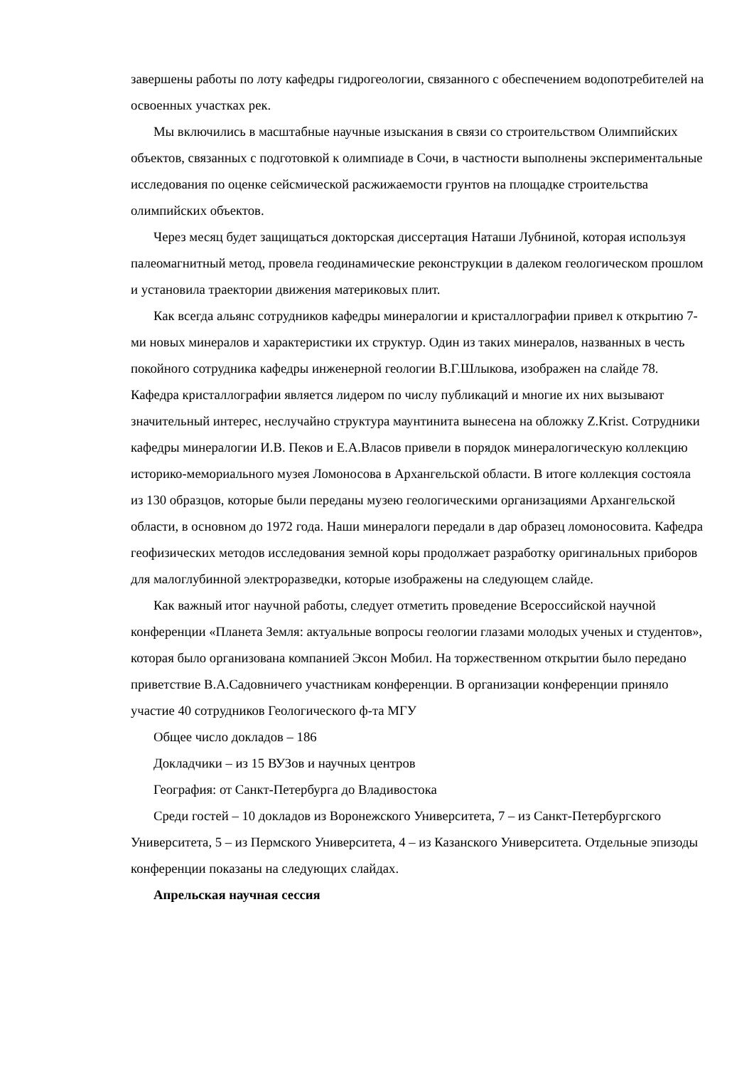завершены работы по лоту кафедры гидрогеологии, связанного с обеспечением водопотребителей на освоенных участках рек.
Мы включились в масштабные научные изыскания в связи со строительством Олимпийских объектов, связанных с подготовкой к олимпиаде в Сочи, в частности выполнены экспериментальные исследования по оценке сейсмической расжижаемости грунтов на площадке строительства олимпийских объектов.
Через месяц будет защищаться докторская диссертация Наташи Лубниной, которая используя палеомагнитный метод, провела геодинамические реконструкции в далеком геологическом прошлом и установила траектории движения материковых плит.
Как всегда альянс сотрудников кафедры минералогии и кристаллографии привел к открытию 7-ми новых минералов и характеристики их структур. Один из таких минералов, названных в честь покойного сотрудника кафедры инженерной геологии В.Г.Шлыкова, изображен на слайде 78. Кафедра кристаллографии является лидером по числу публикаций и многие их них вызывают значительный интерес, неслучайно структура маунтинита вынесена на обложку Z.Krist. Сотрудники кафедры минералогии И.В. Пеков и Е.А.Власов привели в порядок минералогическую коллекцию историко-мемориального музея Ломоносова в Архангельской области. В итоге коллекция состояла из 130 образцов, которые были переданы музею геологическими организациями Архангельской области, в основном до 1972 года. Наши минералоги передали в дар образец ломоносовита. Кафедра геофизических методов исследования земной коры продолжает разработку оригинальных приборов для малоглубинной электроразведки, которые изображены на следующем слайде.
Как важный итог научной работы, следует отметить проведение Всероссийской научной конференции «Планета Земля: актуальные вопросы геологии глазами молодых ученых и студентов», которая было организована компанией Эксон Мобил. На торжественном открытии было передано приветствие В.А.Садовничего участникам конференции. В организации конференции приняло участие 40 сотрудников Геологического ф-та МГУ
Общее число докладов – 186
Докладчики – из 15 ВУЗов и научных центров
География: от Санкт-Петербурга до Владивостока
Среди гостей – 10 докладов из Воронежского Университета, 7 – из Санкт-Петербургского Университета, 5 – из Пермского Университета, 4 – из Казанского Университета. Отдельные эпизоды конференции показаны на следующих слайдах.
Апрельская научная сессия